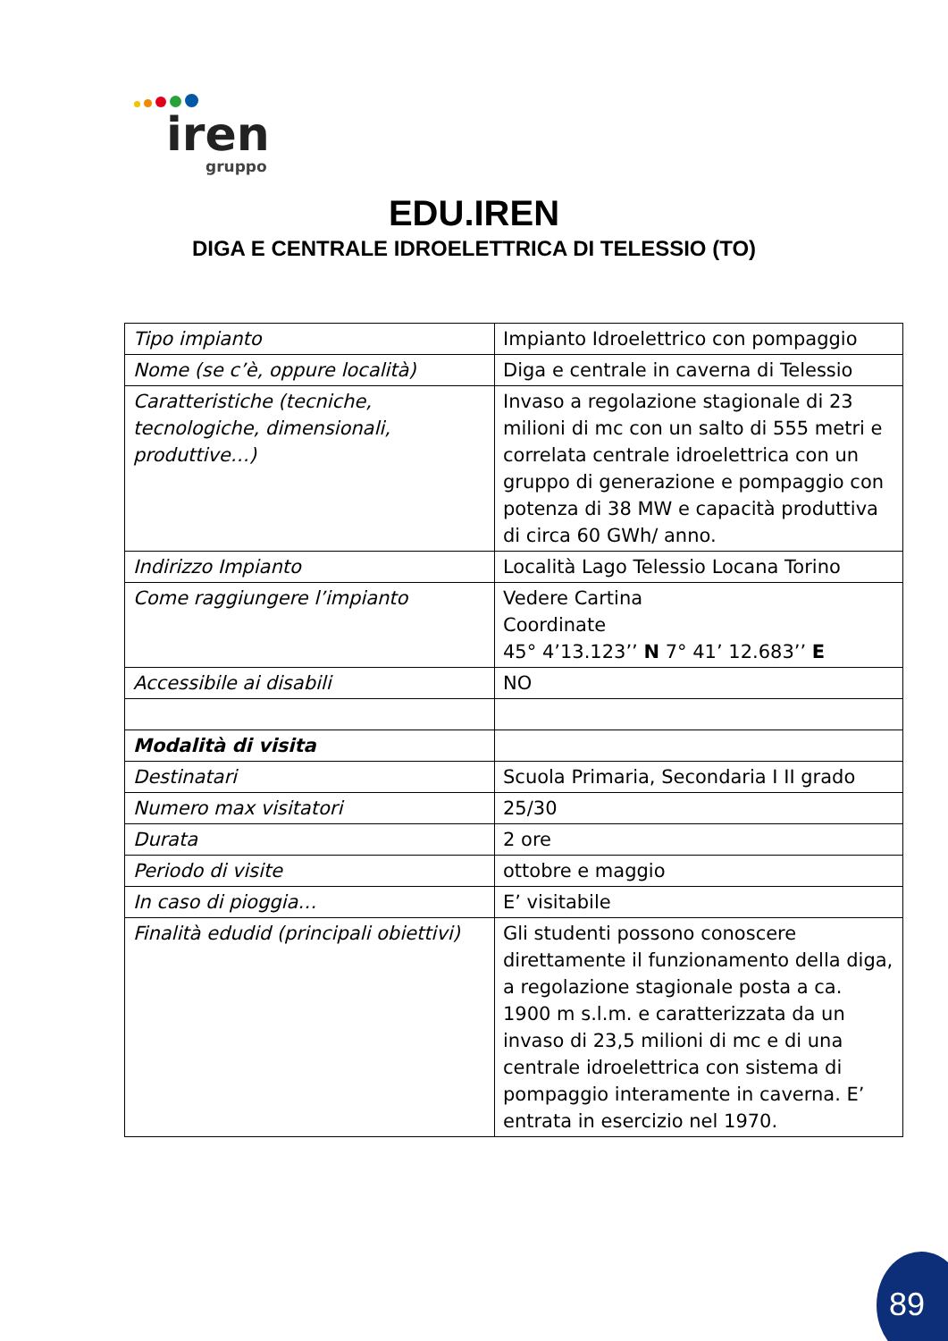iren
gruppo
EDU.IREN
DIGA E CENTRALE IDROELETTRICA DI TELESSIO (TO)
| Tipo impianto | Impianto Idroelettrico con pompaggio |
| Nome (se c’è, oppure località) | Diga e centrale in caverna di Telessio |
| Caratteristiche (tecniche, tecnologiche, dimensionali, produttive…) | Invaso a regolazione stagionale di 23 milioni di mc con un salto di 555 metri e correlata centrale idroelettrica con un gruppo di generazione e pompaggio con potenza di 38 MW e capacità produttiva di circa 60 GWh/ anno. |
| Indirizzo Impianto | Località Lago Telessio Locana Torino |
| Come raggiungere l’impianto | Vedere Cartina Coordinate 45° 4’13.123’’ N 7° 41’ 12.683’’ E |
| Accessibile ai disabili | NO |
| Modalità di visita | |
| Destinatari | Scuola Primaria, Secondaria I II grado |
| Numero max visitatori | 25/30 |
| Durata | 2 ore |
| Periodo di visite | ottobre e maggio |
| In caso di pioggia… | E’ visitabile |
| Finalità edudid (principali obiettivi) | Gli studenti possono conoscere direttamente il funzionamento della diga, a regolazione stagionale posta a ca. 1900 m s.l.m. e caratterizzata da un invaso di 23,5 milioni di mc e di una centrale idroelettrica con sistema di pompaggio interamente in caverna. E’ entrata in esercizio nel 1970. |
89